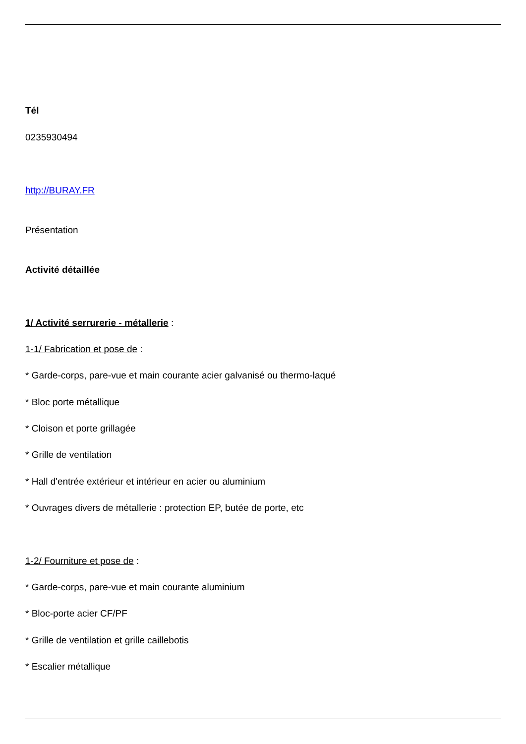Tél
0235930494
http://BURAY.FR
Présentation
Activité détaillée
1/ Activité serrurerie - métallerie :
1-1/ Fabrication et pose de :
* Garde-corps, pare-vue et main courante acier galvanisé ou thermo-laqué
* Bloc porte métallique
* Cloison et porte grillagée
* Grille de ventilation
* Hall d'entrée extérieur et intérieur en acier ou aluminium
* Ouvrages divers de métallerie : protection EP, butée de porte, etc
1-2/ Fourniture et pose de :
* Garde-corps, pare-vue et main courante aluminium
* Bloc-porte acier CF/PF
* Grille de ventilation et grille caillebotis
* Escalier métallique